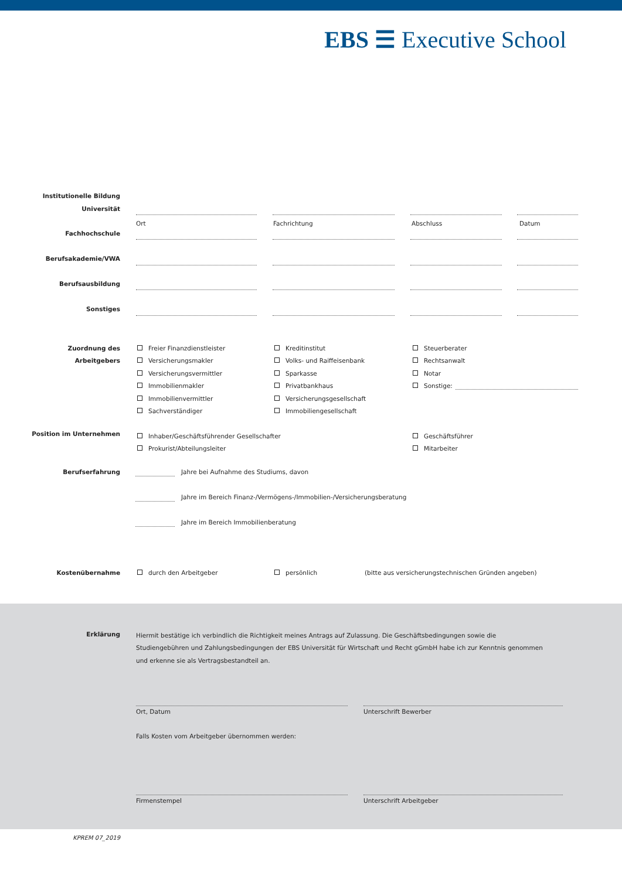EBS ☰ Executive School
Institutionelle Bildung
Universität
Ort Fachrichtung Abschluss Datum
Fachhochschule
Berufsakademie/VWA
Berufsausbildung
Sonstiges
Zuordnung des
Arbeitgebers
Freier Finanzdienstleister
Versicherungsmakler
Versicherungsvermittler
Immobilienmakler
Immobilienvermittler
Sachverständiger
Kreditinstitut
Volks- und Raiffeisenbank
Sparkasse
Privatbankhaus
Versicherungsgesellschaft
Immobiliengesellschaft
Steuerberater
Rechtsanwalt
Notar
Sonstige:
Position im Unternehmen
Inhaber/Geschäftsführender Gesellschafter
Prokurist/Abteilungsleiter
Geschäftsführer
Mitarbeiter
Berufserfahrung
Jahre bei Aufnahme des Studiums, davon
Jahre im Bereich Finanz-/Vermögens-/Immobilien-/Versicherungsberatung
Jahre im Bereich Immobilienberatung
Kostenübernahme durch den Arbeitgeber persönlich
(bitte aus versicherungstechnischen Gründen angeben)
Erklärung
Hiermit bestätige ich verbindlich die Richtigkeit meines Antrags auf Zulassung. Die Geschäftsbedingungen sowie die Studiengebühren und Zahlungsbedingungen der EBS Universität für Wirtschaft und Recht gGmbH habe ich zur Kenntnis genommen und erkenne sie als Vertragsbestandteil an.
Ort, Datum Unterschrift Bewerber
Falls Kosten vom Arbeitgeber übernommen werden:
Firmenstempel Unterschrift Arbeitgeber
KPREM 07_2019